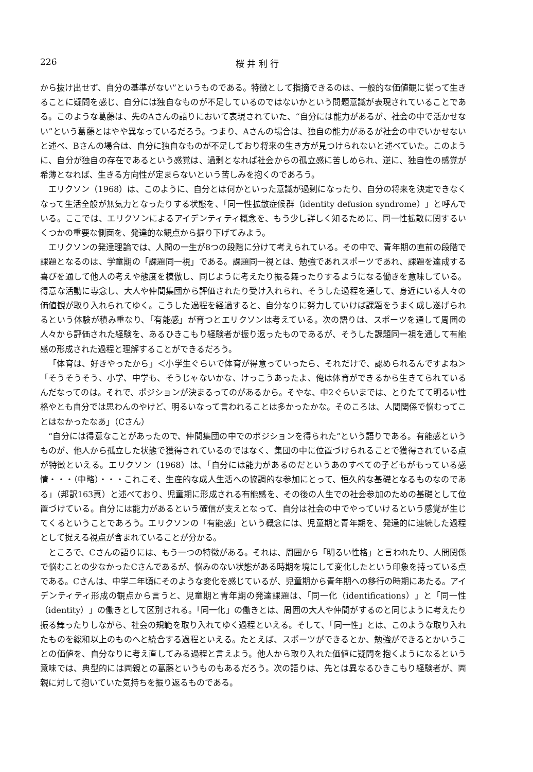226 桜 井 利 行
から抜け出せず、自分の基準がない”というものである。特徴として指摘できるのは、一般的な価値観に従って生きることに疑問を感じ、自分には独自なものが不足しているのではないかという問題意識が表現されていることである。このような葛藤は、先のAさんの語りにおいて表現されていた、“自分には能力があるが、社会の中で活かせない”という葛藤とはやや異なっているだろう。つまり、Aさんの場合は、独自の能力があるが社会の中でいかせないと述べ、Bさんの場合は、自分に独自なものが不足しており将来の生き方が見つけられないと述べていた。このように、自分が独自の存在であるという感覚は、過剰となれば社会からの孤立感に苦しめられ、逆に、独自性の感覚が希薄となれば、生きる方向性が定まらないという苦しみを抱くのであろう。
エリクソン（1968）は、このように、自分とは何かといった意識が過剰になったり、自分の将来を決定できなくなって生活全般が無気力となったりする状態を、「同一性拡散症候群（identity defusion syndrome）」と呼んでいる。ここでは、エリクソンによるアイデンティティ概念を、もう少し詳しく知るために、同一性拡散に関するいくつかの重要な側面を、発達的な観点から掘り下げてみよう。
エリクソンの発達理論では、人間の一生が8つの段階に分けて考えられている。その中で、青年期の直前の段階で課題となるのは、学童期の「課題同一視」である。課題同一視とは、勉強であれスポーツであれ、課題を達成する喜びを通して他人の考えや態度を模倣し、同じように考えたり振る舞ったりするようになる働きを意味している。得意な活動に専念し、大人や仲間集団から評価されたり受け入れられ、そうした過程を通して、身近にいる人々の価値観が取り入れられてゆく。こうした過程を経過すると、自分なりに努力していけば課題をうまく成し遂げられるという体験が積み重なり、「有能感」が育つとエリクソンは考えている。次の語りは、スポーツを通して周囲の人々から評価された経験を、あるひきこもり経験者が振り返ったものであるが、そうした課題同一視を通して有能感の形成された過程と理解することができるだろう。
「体育は、好きやったから」＜小学生ぐらいで体育が得意っていったら、それだけで、認められるんですよね＞「そうそうそう、小学、中学も、そうじゃないかな、けっこうあったよ、俺は体育ができるから生きてられているんだなってのは。それで、ポジションが決まるってのがあるから。そやな、中2ぐらいまでは、とりたてて明るい性格やとも自分では思わんのやけど、明るいなって言われることは多かったかな。そのころは、人間関係で悩むってことはなかったなあ」（Cさん）
“自分には得意なことがあったので、仲間集団の中でのポジションを得られた”という語りである。有能感というものが、他人から孤立した状態で獲得されているのではなく、集団の中に位置づけられることで獲得されている点が特徴といえる。エリクソン（1968）は、「自分には能力があるのだというあのすべての子どもがもっている感情・・・（中略）・・・これこそ、生産的な成人生活への協調的な参加にとって、恒久的な基礎となるものなのである」（邦訳163頁）と述べており、児童期に形成される有能感を、その後の人生での社会参加のための基礎として位置づけている。自分には能力があるという確信が支えとなって、自分は社会の中でやっていけるという感覚が生じてくるということであろう。エリクソンの「有能感」という概念には、児童期と青年期を、発達的に連続した過程として捉える視点が含まれていることが分かる。
ところで、Cさんの語りには、もう一つの特徴がある。それは、周囲から「明るい性格」と言われたり、人間関係で悩むことの少なかったCさんであるが、悩みのない状態がある時期を境にして変化したという印象を持っている点である。Cさんは、中学二年頃にそのような変化を感じているが、児童期から青年期への移行の時期にあたる。アイデンティティ形成の観点から言うと、児童期と青年期の発達課題は、「同一化（identifications）」と「同一性（identity）」の働きとして区別される。「同一化」の働きとは、周囲の大人や仲間がするのと同じように考えたり振る舞ったりしながら、社会の規範を取り入れてゆく過程といえる。そして、「同一性」とは、このような取り入れたものを総和以上のものへと統合する過程といえる。たとえば、スポーツができるとか、勉強ができるとかいうことの価値を、自分なりに考え直してみる過程と言えよう。他人から取り入れた価値に疑問を抱くようになるという意味では、典型的には両親との葛藤というものもあるだろう。次の語りは、先とは異なるひきこもり経験者が、両親に対して抱いていた気持ちを振り返るものである。